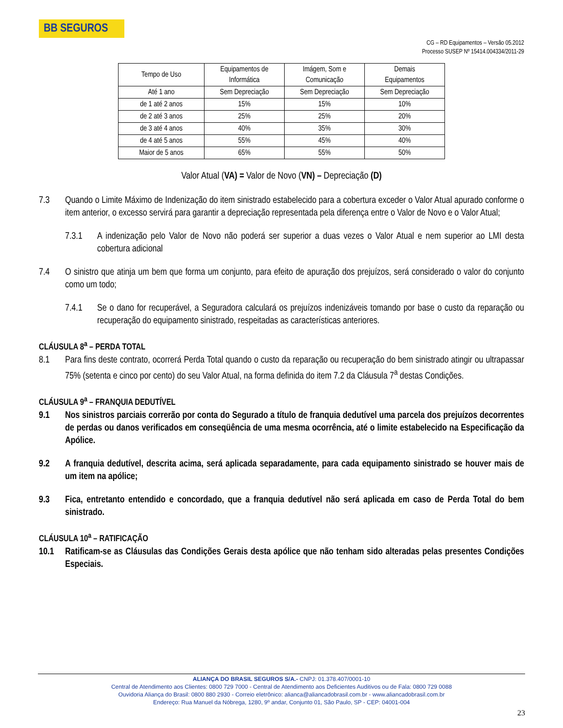BB SEGUROS
CG – RD Equipamentos – Versão 05.2012
Processo SUSEP Nº 15414.004334/2011-29
| Tempo de Uso | Equipamentos de Informática | Imágem, Som e Comunicação | Demais Equipamentos |
| --- | --- | --- | --- |
| Até 1 ano | Sem Depreciação | Sem Depreciação | Sem Depreciação |
| de 1 até 2 anos | 15% | 15% | 10% |
| de 2 até 3 anos | 25% | 25% | 20% |
| de 3 até 4 anos | 40% | 35% | 30% |
| de 4 até 5 anos | 55% | 45% | 40% |
| Maior de 5 anos | 65% | 55% | 50% |
Valor Atual (VA) = Valor de Novo (VN) – Depreciação (D)
7.3 Quando o Limite Máximo de Indenização do item sinistrado estabelecido para a cobertura exceder o Valor Atual apurado conforme o item anterior, o excesso servirá para garantir a depreciação representada pela diferença entre o Valor de Novo e o Valor Atual;
7.3.1 A indenização pelo Valor de Novo não poderá ser superior a duas vezes o Valor Atual e nem superior ao LMI desta cobertura adicional
7.4 O sinistro que atinja um bem que forma um conjunto, para efeito de apuração dos prejuízos, será considerado o valor do conjunto como um todo;
7.4.1 Se o dano for recuperável, a Seguradora calculará os prejuízos indenizáveis tomando por base o custo da reparação ou recuperação do equipamento sinistrado, respeitadas as características anteriores.
CLÁUSULA 8<sup>a</sup> – PERDA TOTAL
8.1 Para fins deste contrato, ocorrerá Perda Total quando o custo da reparação ou recuperação do bem sinistrado atingir ou ultrapassar 75% (setenta e cinco por cento) do seu Valor Atual, na forma definida do item 7.2 da Cláusula 7<sup>a</sup> destas Condições.
CLÁUSULA 9<sup>a</sup> – FRANQUIA DEDUTÍVEL
9.1 Nos sinistros parciais correrão por conta do Segurado a título de franquia dedutível uma parcela dos prejuízos decorrentes de perdas ou danos verificados em conseqüência de uma mesma ocorrência, até o limite estabelecido na Especificação da Apólice.
9.2 A franquia dedutível, descrita acima, será aplicada separadamente, para cada equipamento sinistrado se houver mais de um item na apólice;
9.3 Fica, entretanto entendido e concordado, que a franquia dedutível não será aplicada em caso de Perda Total do bem sinistrado.
CLÁUSULA 10<sup>a</sup> – RATIFICAÇÃO
10.1 Ratificam-se as Cláusulas das Condições Gerais desta apólice que não tenham sido alteradas pelas presentes Condições Especiais.
ALIANÇA DO BRASIL SEGUROS S/A.- CNPJ: 01.378.407/0001-10
Central de Atendimento aos Clientes: 0800 729 7000 - Central de Atendimento aos Deficientes Auditivos ou de Fala: 0800 729 0088
Ouvidoria Aliança do Brasil: 0800 880 2930 - Correio eletrônico: alianca@aliancadobrasil.com.br - www.aliancadobrasil.com.br
Endereço: Rua Manuel da Nóbrega, 1280, 9º andar, Conjunto 01, São Paulo, SP - CEP: 04001-004
23